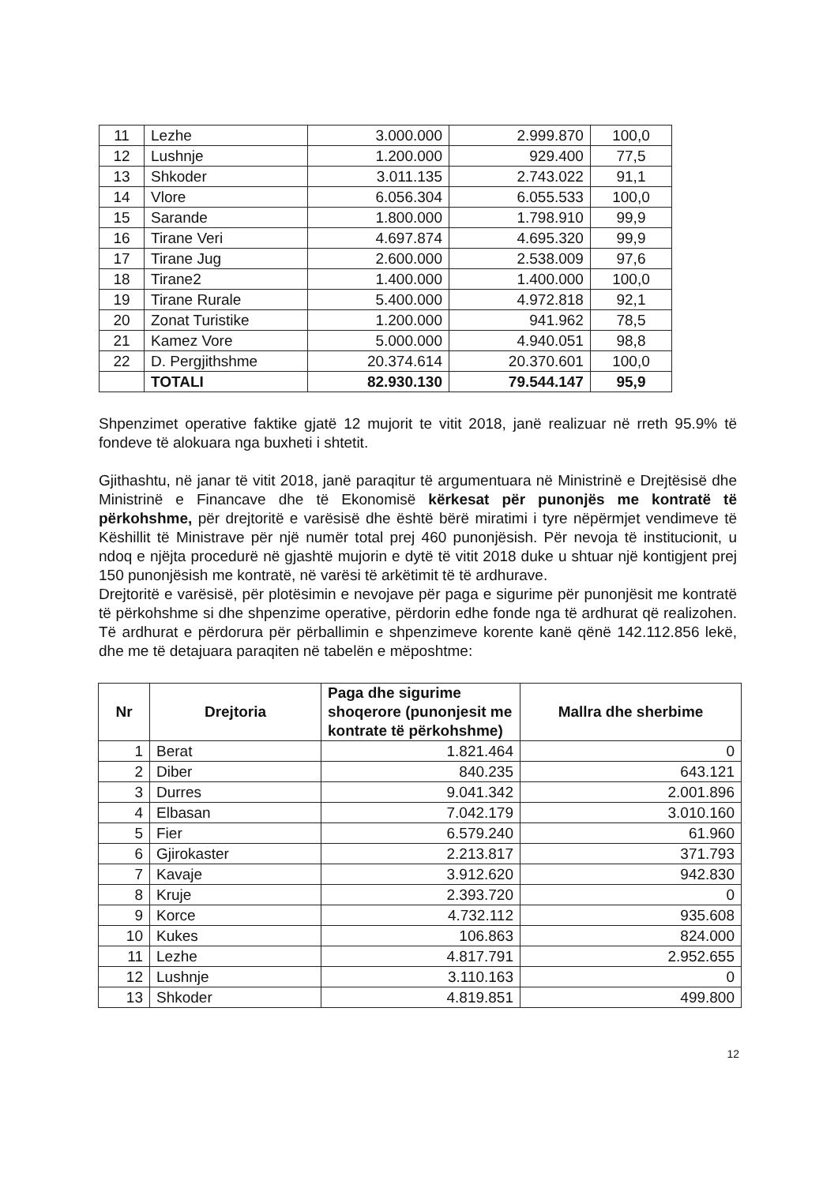| 11 | Lezhe | 3.000.000 | 2.999.870 | 100,0 |
| 12 | Lushnje | 1.200.000 | 929.400 | 77,5 |
| 13 | Shkoder | 3.011.135 | 2.743.022 | 91,1 |
| 14 | Vlore | 6.056.304 | 6.055.533 | 100,0 |
| 15 | Sarande | 1.800.000 | 1.798.910 | 99,9 |
| 16 | Tirane Veri | 4.697.874 | 4.695.320 | 99,9 |
| 17 | Tirane Jug | 2.600.000 | 2.538.009 | 97,6 |
| 18 | Tirane2 | 1.400.000 | 1.400.000 | 100,0 |
| 19 | Tirane Rurale | 5.400.000 | 4.972.818 | 92,1 |
| 20 | Zonat Turistike | 1.200.000 | 941.962 | 78,5 |
| 21 | Kamez Vore | 5.000.000 | 4.940.051 | 98,8 |
| 22 | D. Pergjithshme | 20.374.614 | 20.370.601 | 100,0 |
| | TOTALI | 82.930.130 | 79.544.147 | 95,9 |
Shpenzimet operative faktike gjatë 12 mujorit te vitit 2018, janë realizuar në rreth 95.9% të fondeve të alokuara nga buxheti i shtetit.
Gjithashtu, në janar të vitit 2018, janë paraqitur të argumentuara në Ministrinë e Drejtësisë dhe Ministrinë e Financave dhe të Ekonomisë kërkesat për punonjës me kontratë të përkohshme, për drejtoritë e varësisë dhe është bërë miratimi i tyre nëpërmjet vendimeve të Këshillit të Ministrave për një numër total prej 460 punonjësish. Për nevoja të institucionit, u ndoq e njëjta procedurë në gjashtë mujorin e dytë të vitit 2018 duke u shtuar një kontigjent prej 150 punonjësish me kontratë, në varësi të arkëtimit të të ardhurave.
Drejtoritë e varësisë, për plotësimin e nevojave për paga e sigurime për punonjësit me kontratë të përkohshme si dhe shpenzime operative, përdorin edhe fonde nga të ardhurat që realizohen. Të ardhurat e përdorura për përballimin e shpenzimeve korente kanë qënë 142.112.856 lekë, dhe me të detajuara paraqiten në tabelën e mëposhtme:
| Nr | Drejtoria | Paga dhe sigurime shoqerore (punonjesit me kontrate të përkohshme) | Mallra dhe sherbime |
| --- | --- | --- | --- |
| 1 | Berat | 1.821.464 | 0 |
| 2 | Diber | 840.235 | 643.121 |
| 3 | Durres | 9.041.342 | 2.001.896 |
| 4 | Elbasan | 7.042.179 | 3.010.160 |
| 5 | Fier | 6.579.240 | 61.960 |
| 6 | Gjirokaster | 2.213.817 | 371.793 |
| 7 | Kavaje | 3.912.620 | 942.830 |
| 8 | Kruje | 2.393.720 | 0 |
| 9 | Korce | 4.732.112 | 935.608 |
| 10 | Kukes | 106.863 | 824.000 |
| 11 | Lezhe | 4.817.791 | 2.952.655 |
| 12 | Lushnje | 3.110.163 | 0 |
| 13 | Shkoder | 4.819.851 | 499.800 |
12